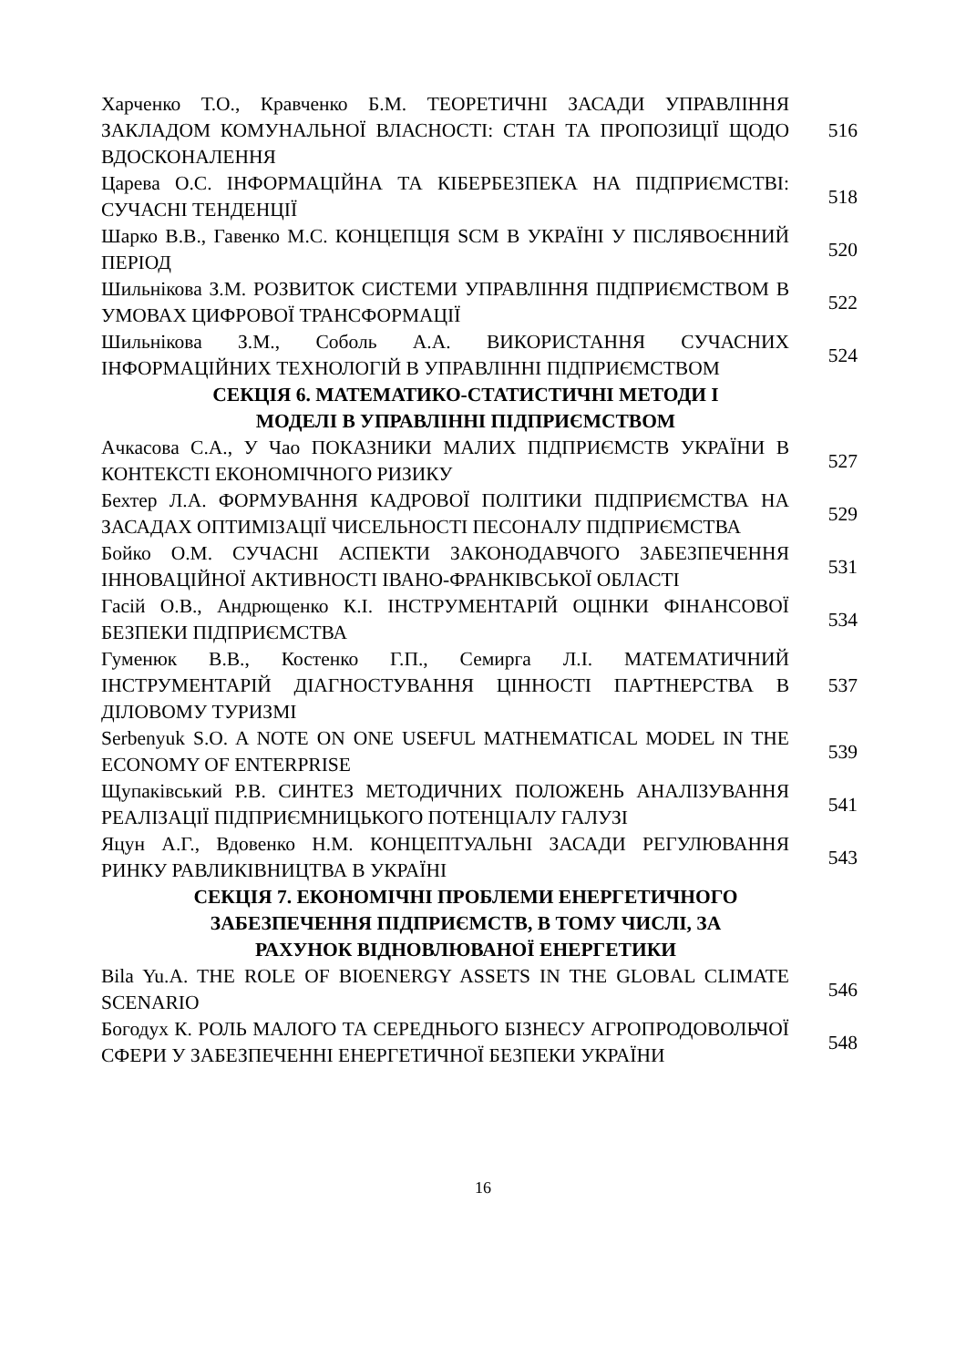| Харченко Т.О., Кравченко Б.М. ТЕОРЕТИЧНІ ЗАСАДИ УПРАВЛІННЯ ЗАКЛАДОМ КОМУНАЛЬНОЇ ВЛАСНОСТІ: СТАН ТА ПРОПОЗИЦІЇ ЩОДО ВДОСКОНАЛЕННЯ | 516 |
| Царева О.С. ІНФОРМАЦІЙНА ТА КІБЕРБЕЗПЕКА НА ПІДПРИЄМСТВІ: СУЧАСНІ ТЕНДЕНЦІЇ | 518 |
| Шарко В.В., Гавенко М.С. КОНЦЕПЦІЯ SCM В УКРАЇНІ У ПІСЛЯВОЄННИЙ ПЕРІОД | 520 |
| Шильнікова З.М. РОЗВИТОК СИСТЕМИ УПРАВЛІННЯ ПІДПРИЄМСТВОМ В УМОВАХ ЦИФРОВОЇ ТРАНСФОРМАЦІЇ | 522 |
| Шильнікова З.М., Соболь А.А. ВИКОРИСТАННЯ СУЧАСНИХ ІНФОРМАЦІЙНИХ ТЕХНОЛОГІЙ В УПРАВЛІННІ ПІДПРИЄМСТВОМ | 524 |
| СЕКЦІЯ 6. МАТЕМАТИКО-СТАТИСТИЧНІ МЕТОДИ І МОДЕЛІ В УПРАВЛІННІ ПІДПРИЄМСТВОМ | |
| Ачкасова С.А., У Чао ПОКАЗНИКИ МАЛИХ ПІДПРИЄМСТВ УКРАЇНИ В КОНТЕКСТІ ЕКОНОМІЧНОГО РИЗИКУ | 527 |
| Бехтер Л.А. ФОРМУВАННЯ КАДРОВОЇ ПОЛІТИКИ ПІДПРИЄМСТВА НА ЗАСАДАХ ОПТИМІЗАЦІЇ ЧИСЕЛЬНОСТІ ПЕСОНАЛУ ПІДПРИЄМСТВА | 529 |
| Бойко О.М. СУЧАСНІ АСПЕКТИ ЗАКОНОДАВЧОГО ЗАБЕЗПЕЧЕННЯ ІННОВАЦІЙНОЇ АКТИВНОСТІ ІВАНО-ФРАНКІВСЬКОЇ ОБЛАСТІ | 531 |
| Гасій О.В., Андрющенко К.І. ІНСТРУМЕНТАРІЙ ОЦІНКИ ФІНАНСОВОЇ БЕЗПЕКИ ПІДПРИЄМСТВА | 534 |
| Гуменюк В.В., Костенко Г.П., Семирга Л.І. МАТЕМАТИЧНИЙ ІНСТРУМЕНТАРІЙ ДІАГНОСТУВАННЯ ЦІННОСТІ ПАРТНЕРСТВА В ДІЛОВОМУ ТУРИЗМІ | 537 |
| Serbenyuk S.O. A NOTE ON ONE USEFUL MATHEMATICAL MODEL IN THE ECONOMY OF ENTERPRISE | 539 |
| Щупаківський Р.В. СИНТЕЗ МЕТОДИЧНИХ ПОЛОЖЕНЬ АНАЛІЗУВАННЯ РЕАЛІЗАЦІЇ ПІДПРИЄМНИЦЬКОГО ПОТЕНЦІАЛУ ГАЛУЗІ | 541 |
| Яцун А.Г., Вдовенко Н.М. КОНЦЕПТУАЛЬНІ ЗАСАДИ РЕГУЛЮВАННЯ РИНКУ РАВЛИКІВНИЦТВА В УКРАЇНІ | 543 |
| СЕКЦІЯ 7. ЕКОНОМІЧНІ ПРОБЛЕМИ ЕНЕРГЕТИЧНОГО ЗАБЕЗПЕЧЕННЯ ПІДПРИЄМСТВ, В ТОМУ ЧИСЛІ, ЗА РАХУНОК ВІДНОВЛЮВАНОЇ ЕНЕРГЕТИКИ | |
| Bila Yu.A. THE ROLE OF BIOENERGY ASSETS IN THE GLOBAL CLIMATE SCENARIO | 546 |
| Богодух К. РОЛЬ МАЛОГО ТА СЕРЕДНЬОГО БІЗНЕСУ АГРОПРОДОВОЛЬЧОЇ СФЕРИ У ЗАБЕЗПЕЧЕННІ ЕНЕРГЕТИЧНОЇ БЕЗПЕКИ УКРАЇНИ | 548 |
16